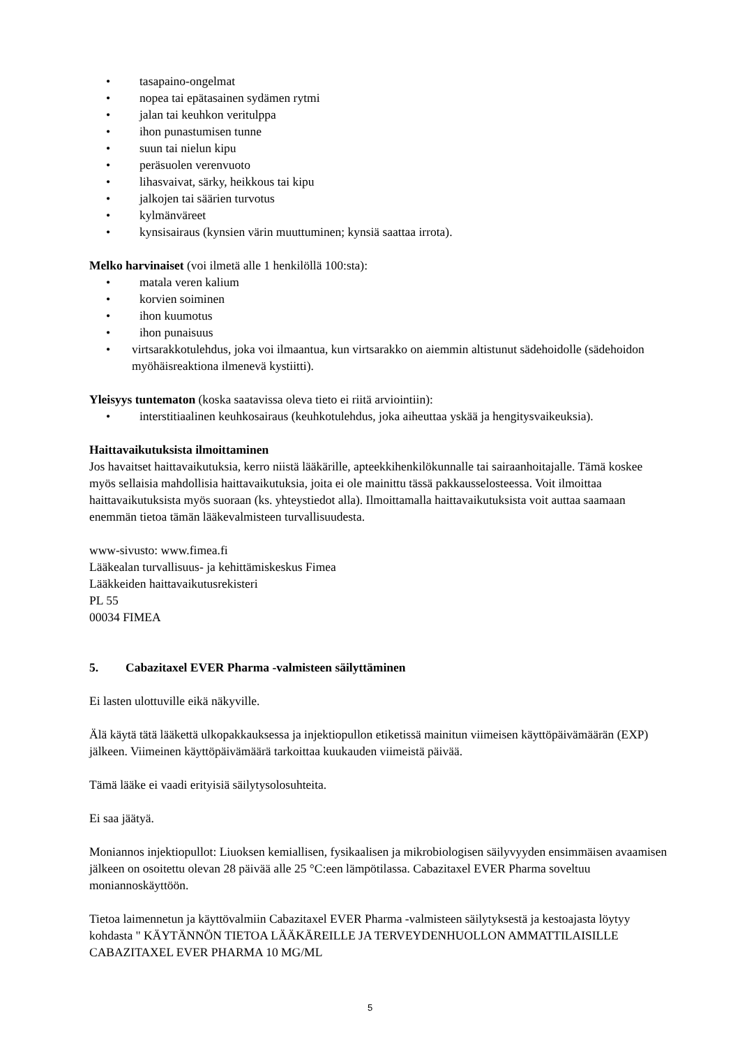• tasapaino-ongelmat
• nopea tai epätasainen sydämen rytmi
• jalan tai keuhkon veritulppa
• ihon punastumisen tunne
• suun tai nielun kipu
• peräsuolen verenvuoto
• lihasvaivat, särky, heikkous tai kipu
• jalkojen tai säärien turvotus
• kylmänväreet
• kynsisairaus (kynsien värin muuttuminen; kynsiä saattaa irrota).
Melko harvinaiset (voi ilmetä alle 1 henkilöllä 100:sta):
• matala veren kalium
• korvien soiminen
• ihon kuumotus
• ihon punaisuus
• virtsarakkotulehdus, joka voi ilmaantua, kun virtsarakko on aiemmin altistunut sädehoidolle (sädehoidon myöhäisreaktiona ilmenevä kystiitti).
Yleisyys tuntematon (koska saatavissa oleva tieto ei riitä arviointiin):
• interstitiaalinen keuhkosairaus (keuhkotulehdus, joka aiheuttaa yskää ja hengitysvaikeuksia).
Haittavaikutuksista ilmoittaminen
Jos havaitset haittavaikutuksia, kerro niistä lääkärille, apteekkihenkilökunnalle tai sairaanhoitajalle. Tämä koskee myös sellaisia mahdollisia haittavaikutuksia, joita ei ole mainittu tässä pakkausselosteessa. Voit ilmoittaa haittavaikutuksista myös suoraan (ks. yhteystiedot alla). Ilmoittamalla haittavaikutuksista voit auttaa saamaan enemmän tietoa tämän lääkevalmisteen turvallisuudesta.
www-sivusto: www.fimea.fi
Lääkealan turvallisuus- ja kehittämiskeskus Fimea
Lääkkeiden haittavaikutusrekisteri
PL 55
00034 FIMEA
5. Cabazitaxel EVER Pharma -valmisteen säilyttäminen
Ei lasten ulottuville eikä näkyville.
Älä käytä tätä lääkettä ulkopakkauksessa ja injektiopullon etiketissä mainitun viimeisen käyttöpäivämäärän (EXP) jälkeen. Viimeinen käyttöpäivämäärä tarkoittaa kuukauden viimeistä päivää.
Tämä lääke ei vaadi erityisiä säilytysolosuhteita.
Ei saa jäätyä.
Moniannos injektiopullot: Liuoksen kemiallisen, fysikaalisen ja mikrobiologisen säilyvyyden ensimmäisen avaamisen jälkeen on osoitettu olevan 28 päivää alle 25 °C:een lämpötilassa. Cabazitaxel EVER Pharma soveltuu moniannoskäyttöön.
Tietoa laimennetun ja käyttövalmiin Cabazitaxel EVER Pharma -valmisteen säilytyksestä ja kestoajasta löytyy kohdasta " KÄYTÄNNÖN TIETOA LÄÄKÄREILLE JA TERVEYDENHUOLLON AMMATTILAISILLE CABAZITAXEL EVER PHARMA 10 MG/ML
5